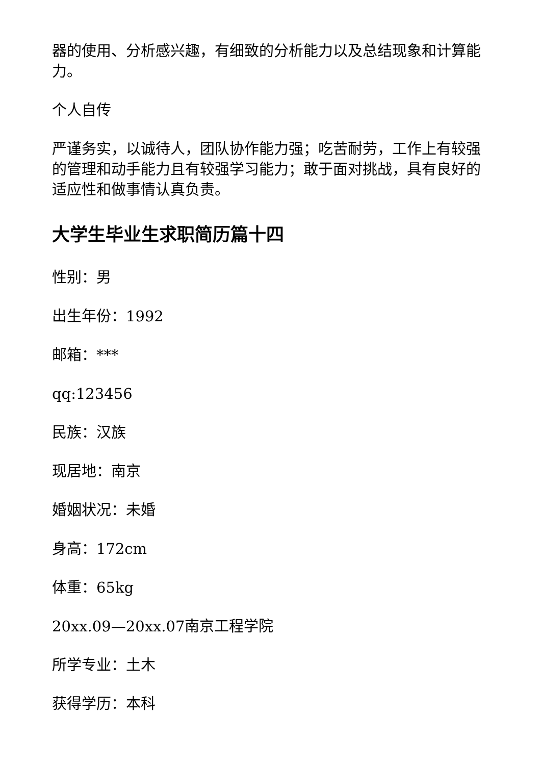器的使用、分析感兴趣，有细致的分析能力以及总结现象和计算能力。
个人自传
严谨务实，以诚待人，团队协作能力强；吃苦耐劳，工作上有较强的管理和动手能力且有较强学习能力；敢于面对挑战，具有良好的适应性和做事情认真负责。
大学生毕业生求职简历篇十四
性别：男
出生年份：1992
邮箱：***
qq:123456
民族：汉族
现居地：南京
婚姻状况：未婚
身高：172cm
体重：65kg
20xx.09—20xx.07南京工程学院
所学专业：土木
获得学历：本科